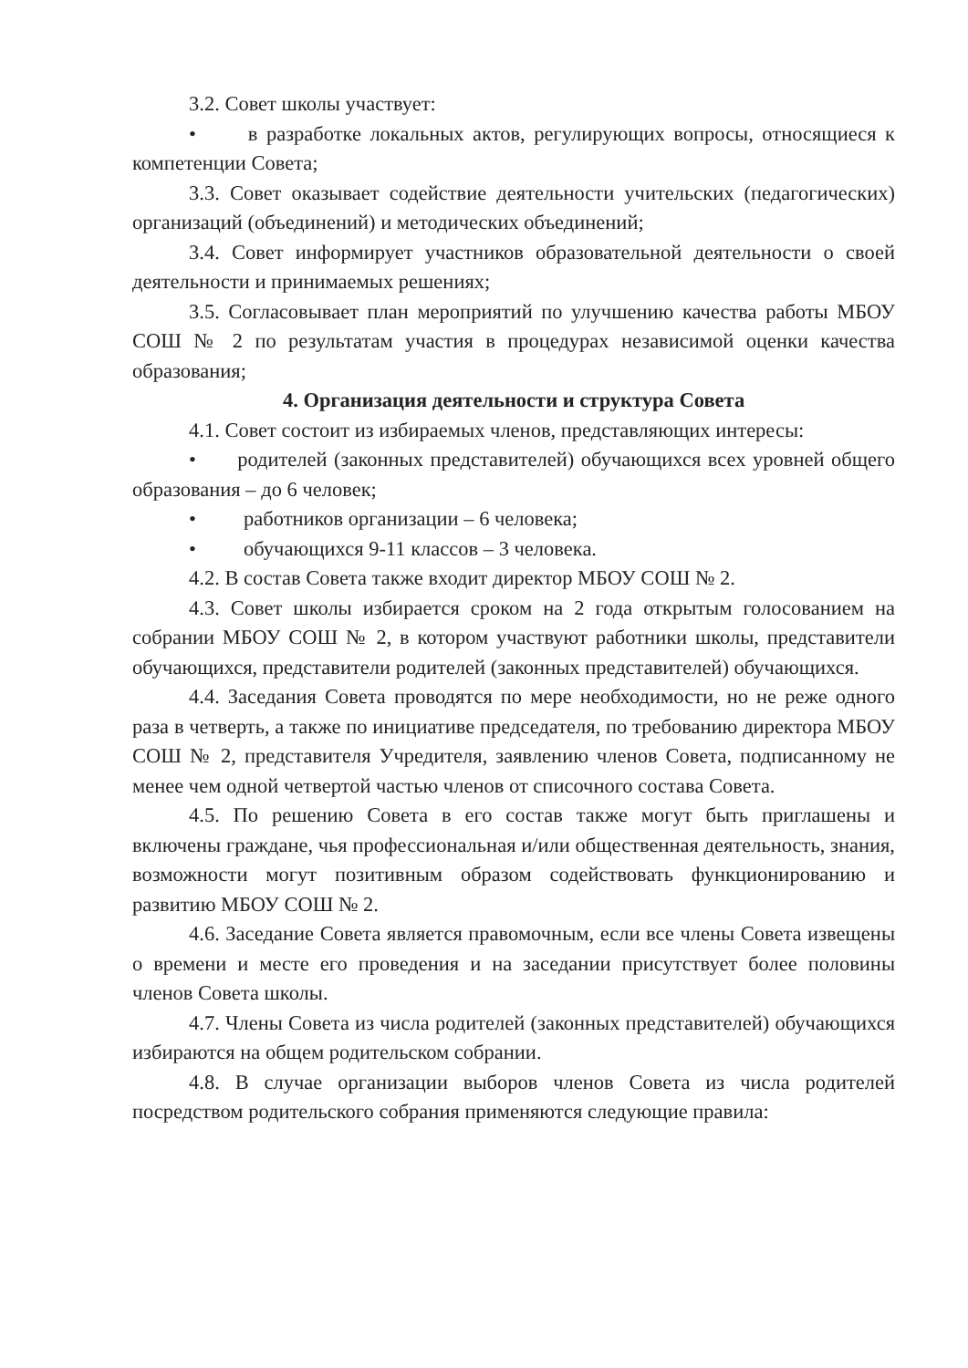3.2. Совет школы участвует:
• в разработке локальных актов, регулирующих вопросы, относящиеся к компетенции Совета;
3.3. Совет оказывает содействие деятельности учительских (педагогических) организаций (объединений) и методических объединений;
3.4. Совет информирует участников образовательной деятельности о своей деятельности и принимаемых решениях;
3.5. Согласовывает план мероприятий по улучшению качества работы МБОУ СОШ № 2 по результатам участия в процедурах независимой оценки качества образования;
4. Организация деятельности и структура Совета
4.1. Совет состоит из избираемых членов, представляющих интересы:
• родителей (законных представителей) обучающихся всех уровней общего образования – до 6 человек;
• работников организации – 6 человека;
• обучающихся 9-11 классов – 3 человека.
4.2. В состав Совета также входит директор МБОУ СОШ № 2.
4.3. Совет школы избирается сроком на 2 года открытым голосованием на собрании МБОУ СОШ № 2, в котором участвуют работники школы, представители обучающихся, представители родителей (законных представителей) обучающихся.
4.4. Заседания Совета проводятся по мере необходимости, но не реже одного раза в четверть, а также по инициативе председателя, по требованию директора МБОУ СОШ № 2, представителя Учредителя, заявлению членов Совета, подписанному не менее чем одной четвертой частью членов от списочного состава Совета.
4.5. По решению Совета в его состав также могут быть приглашены и включены граждане, чья профессиональная и/или общественная деятельность, знания, возможности могут позитивным образом содействовать функционированию и развитию МБОУ СОШ № 2.
4.6. Заседание Совета является правомочным, если все члены Совета извещены о времени и месте его проведения и на заседании присутствует более половины членов Совета школы.
4.7. Члены Совета из числа родителей (законных представителей) обучающихся избираются на общем родительском собрании.
4.8. В случае организации выборов членов Совета из числа родителей посредством родительского собрания применяются следующие правила: